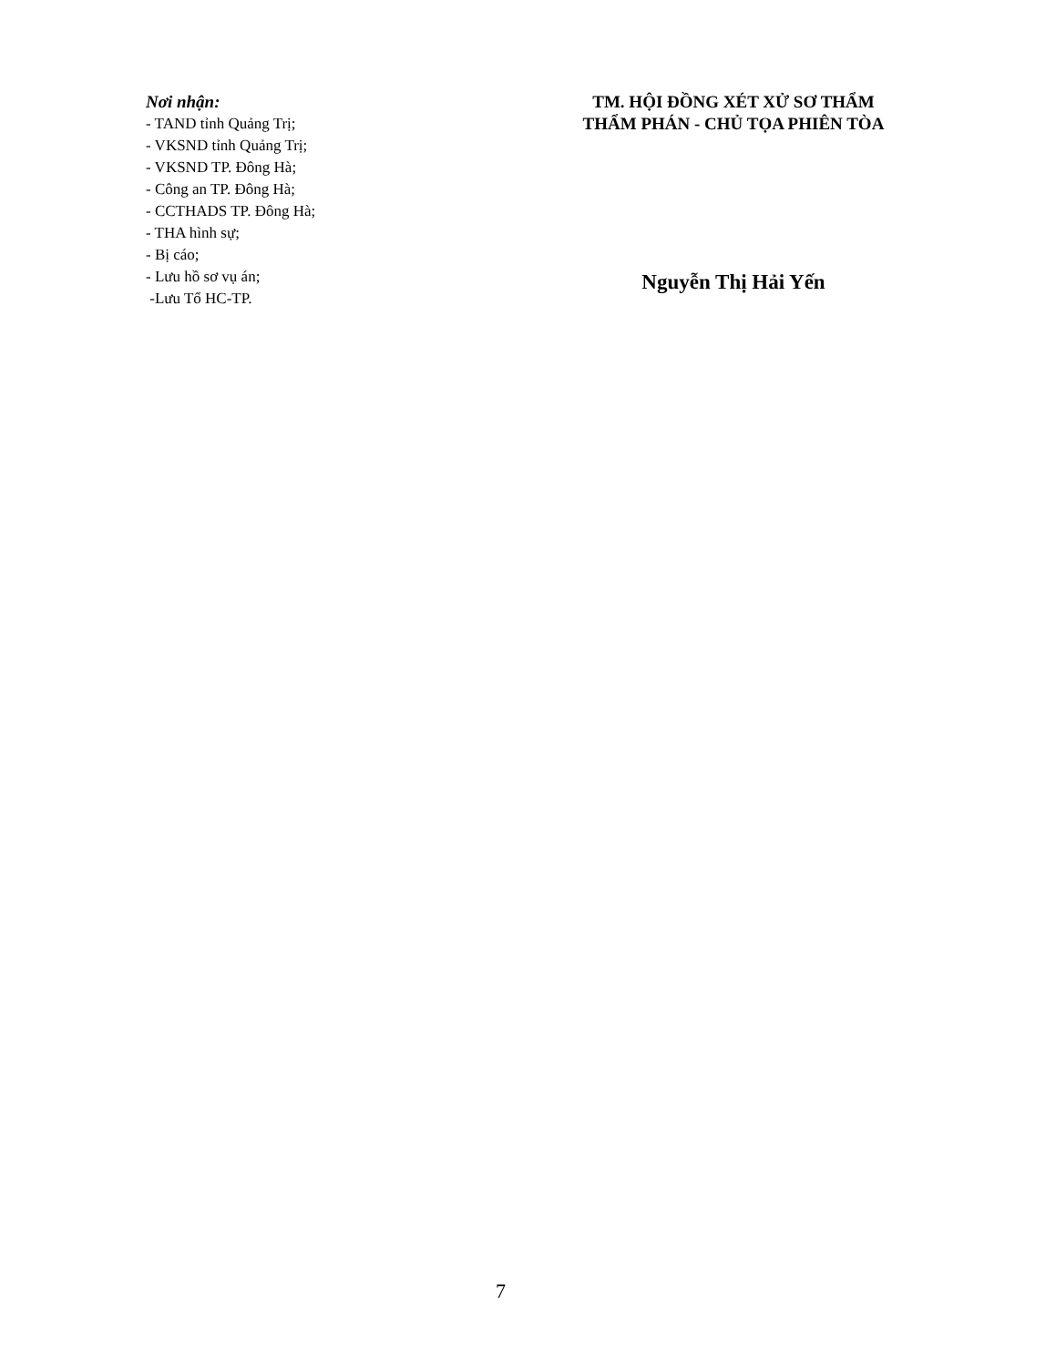Nơi nhận:
- TAND tỉnh Quảng Trị;
- VKSND tỉnh Quảng Trị;
- VKSND TP. Đông Hà;
- Công an TP. Đông Hà;
- CCTHADS TP. Đông Hà;
- THA hình sự;
- Bị cáo;
- Lưu hồ sơ vụ án;
-Lưu Tổ HC-TP.
TM. HỘI ĐỒNG XÉT XỬ SƠ THẨM
THẨM PHÁN - CHỦ TỌA PHIÊN TÒA
Nguyễn Thị Hải Yến
7